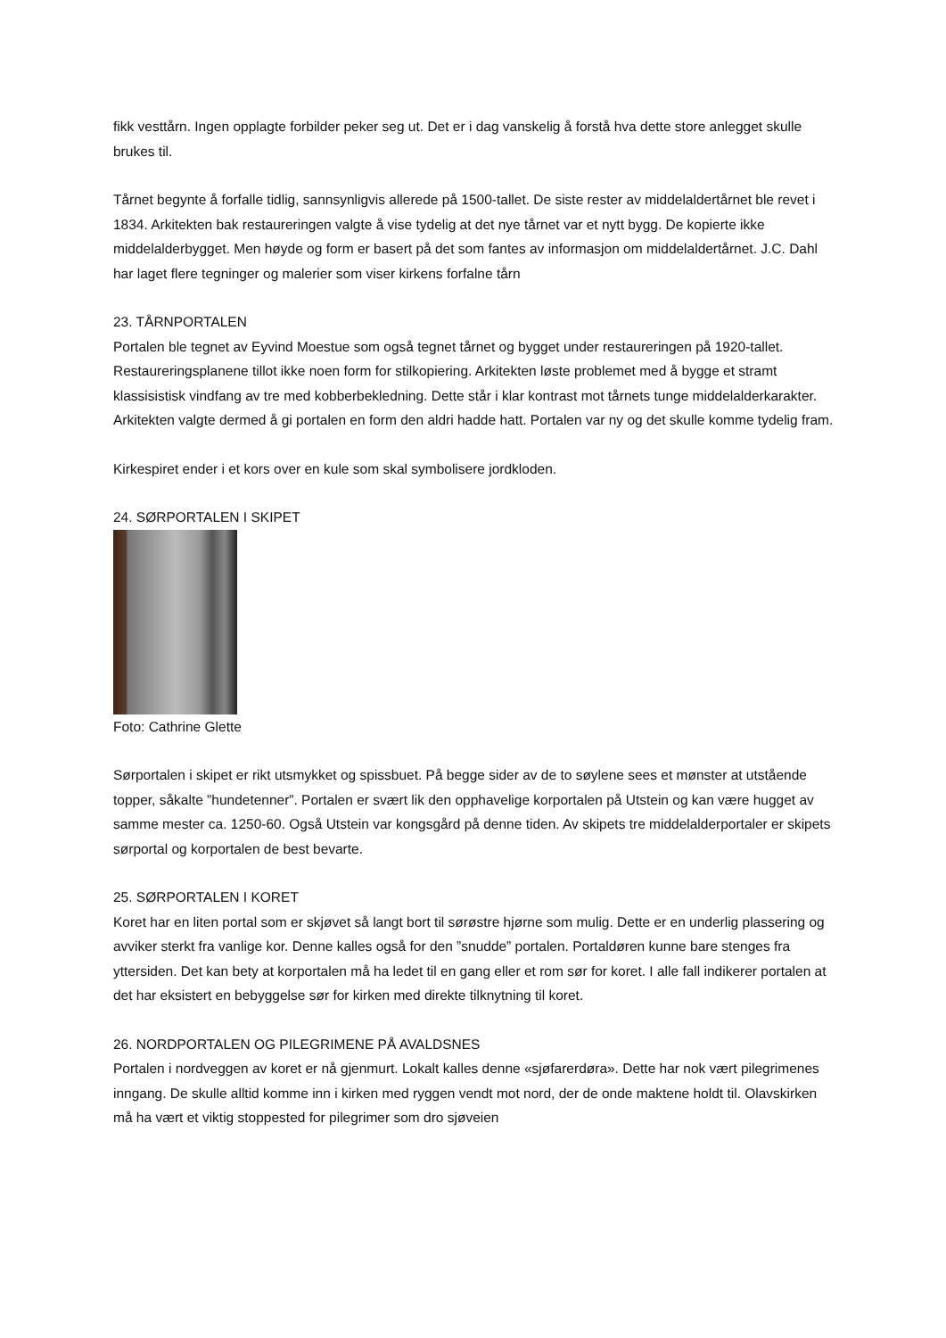fikk vesttårn. Ingen opplagte forbilder peker seg ut. Det er i dag vanskelig å forstå hva dette store anlegget skulle brukes til.
Tårnet begynte å forfalle tidlig, sannsynligvis allerede på 1500-tallet. De siste rester av middelaldertårnet ble revet i 1834. Arkitekten bak restaureringen valgte å vise tydelig at det nye tårnet var et nytt bygg. De kopierte ikke middelalderbygget. Men høyde og form er basert på det som fantes av informasjon om middelaldertårnet. J.C. Dahl har laget flere tegninger og malerier som viser kirkens forfalne tårn
23. TÅRNPORTALEN
Portalen ble tegnet av Eyvind Moestue som også tegnet tårnet og bygget under restaureringen på 1920-tallet. Restaureringsplanene tillot ikke noen form for stilkopiering. Arkitekten løste problemet med å bygge et stramt klassisistisk vindfang av tre med kobberbekledning. Dette står i klar kontrast mot tårnets tunge middelalderkarakter. Arkitekten valgte dermed å gi portalen en form den aldri hadde hatt. Portalen var ny og det skulle komme tydelig fram.
Kirkespiret ender i et kors over en kule som skal symbolisere jordkloden.
24. SØRPORTALEN I SKIPET
Foto: Cathrine Glette
Sørportalen i skipet er rikt utsmykket og spissbuet. På begge sider av de to søylene sees et mønster at utstående topper, såkalte ”hundetenner”. Portalen er svært lik den opphavelige korportalen på Utstein og kan være hugget av samme mester ca. 1250-60. Også Utstein var kongsgård på denne tiden. Av skipets tre middelalderportaler er skipets sørportal og korportalen de best bevarte.
25. SØRPORTALEN I KORET
Koret har en liten portal som er skjøvet så langt bort til sørøstre hjørne som mulig. Dette er en underlig plassering og avviker sterkt fra vanlige kor. Denne kalles også for den ”snudde” portalen. Portaldøren kunne bare stenges fra yttersiden. Det kan bety at korportalen må ha ledet til en gang eller et rom sør for koret. I alle fall indikerer portalen at det har eksistert en bebyggelse sør for kirken med direkte tilknytning til koret.
26. NORDPORTALEN OG PILEGRIMENE PÅ AVALDSNES
Portalen i nordveggen av koret er nå gjenmurt. Lokalt kalles denne «sjøfarerdøra». Dette har nok vært pilegrimenes inngang. De skulle alltid komme inn i kirken med ryggen vendt mot nord, der de onde maktene holdt til. Olavskirken må ha vært et viktig stoppested for pilegrimer som dro sjøveien